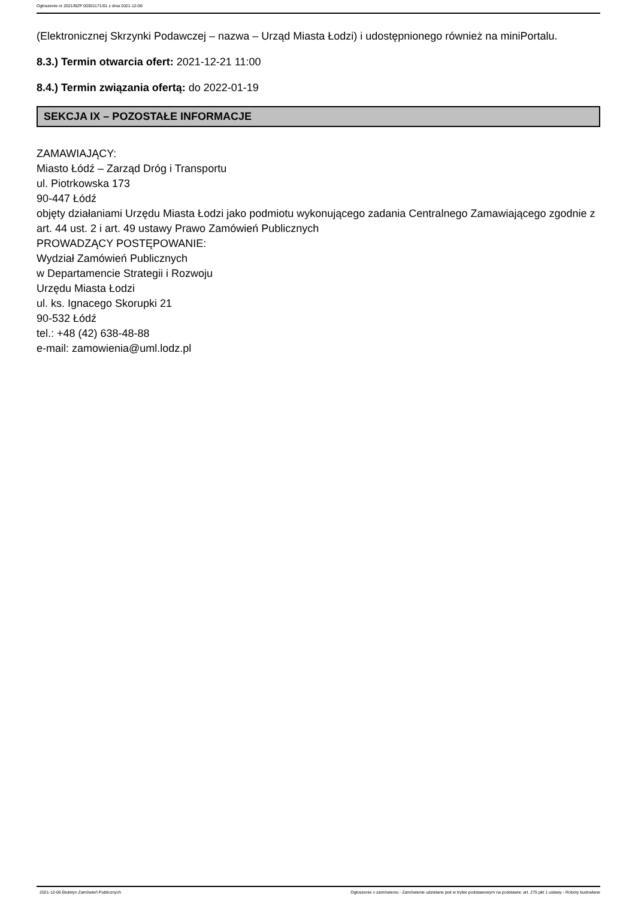Ogłoszenie nr 2021/BZP 00301171/01 z dnia 2021-12-06
(Elektronicznej Skrzynki Podawczej – nazwa – Urząd Miasta Łodzi) i udostępnionego również na miniPortalu.
8.3.) Termin otwarcia ofert: 2021-12-21 11:00
8.4.) Termin związania ofertą: do 2022-01-19
SEKCJA IX – POZOSTAŁE INFORMACJE
ZAMAWIAJĄCY:
Miasto Łódź – Zarząd Dróg i Transportu
ul. Piotrkowska 173
90-447 Łódź
objęty działaniami Urzędu Miasta Łodzi jako podmiotu wykonującego zadania Centralnego Zamawiającego zgodnie z art. 44 ust. 2 i art. 49 ustawy Prawo Zamówień Publicznych
PROWADZĄCY POSTĘPOWANIE:
Wydział Zamówień Publicznych
w Departamencie Strategii i Rozwoju
Urzędu Miasta Łodzi
ul. ks. Ignacego Skorupki 21
90-532 Łódź
tel.: +48 (42) 638-48-88
e-mail: zamowienia@uml.lodz.pl
2021-12-06 Biuletyn Zamówień Publicznych Ogłoszenie o zamówieniu - Zamówienie udzielane jest w trybie podstawowym na podstawie: art. 275 pkt 1 ustawy - Roboty budowlane